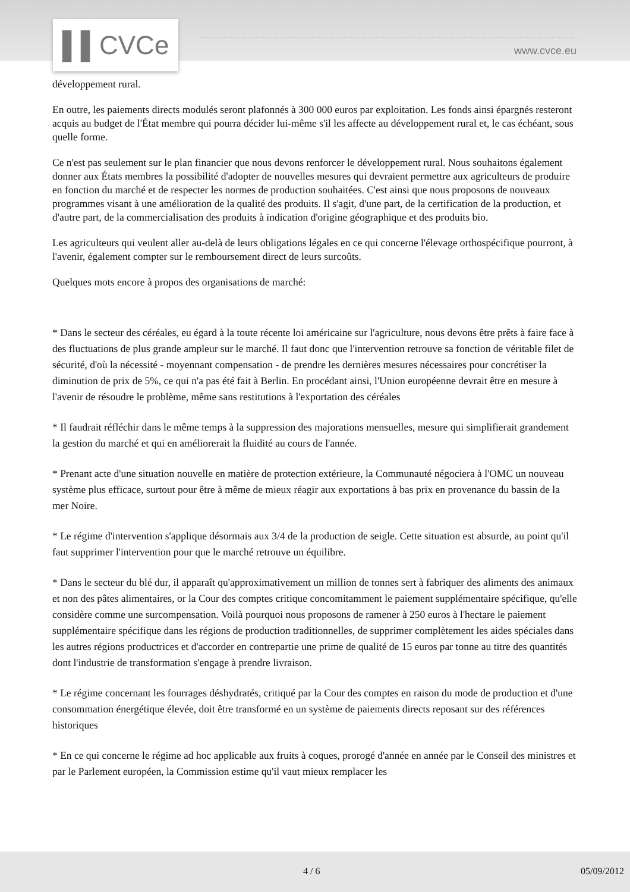▌▌CVCe
www.cvce.eu
développement rural.
En outre, les paiements directs modulés seront plafonnés à 300 000 euros par exploitation. Les fonds ainsi épargnés resteront acquis au budget de l'État membre qui pourra décider lui-même s'il les affecte au développement rural et, le cas échéant, sous quelle forme.
Ce n'est pas seulement sur le plan financier que nous devons renforcer le développement rural. Nous souhaitons également donner aux États membres la possibilité d'adopter de nouvelles mesures qui devraient permettre aux agriculteurs de produire en fonction du marché et de respecter les normes de production souhaitées. C'est ainsi que nous proposons de nouveaux programmes visant à une amélioration de la qualité des produits. Il s'agit, d'une part, de la certification de la production, et d'autre part, de la commercialisation des produits à indication d'origine géographique et des produits bio.
Les agriculteurs qui veulent aller au-delà de leurs obligations légales en ce qui concerne l'élevage orthospécifique pourront, à l'avenir, également compter sur le remboursement direct de leurs surcoûts.
Quelques mots encore à propos des organisations de marché:
* Dans le secteur des céréales, eu égard à la toute récente loi américaine sur l'agriculture, nous devons être prêts à faire face à des fluctuations de plus grande ampleur sur le marché. Il faut donc que l'intervention retrouve sa fonction de véritable filet de sécurité, d'où la nécessité - moyennant compensation - de prendre les dernières mesures nécessaires pour concrétiser la diminution de prix de 5%, ce qui n'a pas été fait à Berlin. En procédant ainsi, l'Union européenne devrait être en mesure à l'avenir de résoudre le problème, même sans restitutions à l'exportation des céréales
* Il faudrait réfléchir dans le même temps à la suppression des majorations mensuelles, mesure qui simplifierait grandement la gestion du marché et qui en améliorerait la fluidité au cours de l'année.
* Prenant acte d'une situation nouvelle en matière de protection extérieure, la Communauté négociera à l'OMC un nouveau système plus efficace, surtout pour être à même de mieux réagir aux exportations à bas prix en provenance du bassin de la mer Noire.
* Le régime d'intervention s'applique désormais aux 3/4 de la production de seigle. Cette situation est absurde, au point qu'il faut supprimer l'intervention pour que le marché retrouve un équilibre.
* Dans le secteur du blé dur, il apparaît qu'approximativement un million de tonnes sert à fabriquer des aliments des animaux et non des pâtes alimentaires, or la Cour des comptes critique concomitamment le paiement supplémentaire spécifique, qu'elle considère comme une surcompensation. Voilà pourquoi nous proposons de ramener à 250 euros à l'hectare le paiement supplémentaire spécifique dans les régions de production traditionnelles, de supprimer complètement les aides spéciales dans les autres régions productrices et d'accorder en contrepartie une prime de qualité de 15 euros par tonne au titre des quantités dont l'industrie de transformation s'engage à prendre livraison.
* Le régime concernant les fourrages déshydratés, critiqué par la Cour des comptes en raison du mode de production et d'une consommation énergétique élevée, doit être transformé en un système de paiements directs reposant sur des références historiques
* En ce qui concerne le régime ad hoc applicable aux fruits à coques, prorogé d'année en année par le Conseil des ministres et par le Parlement européen, la Commission estime qu'il vaut mieux remplacer les
4 / 6 05/09/2012